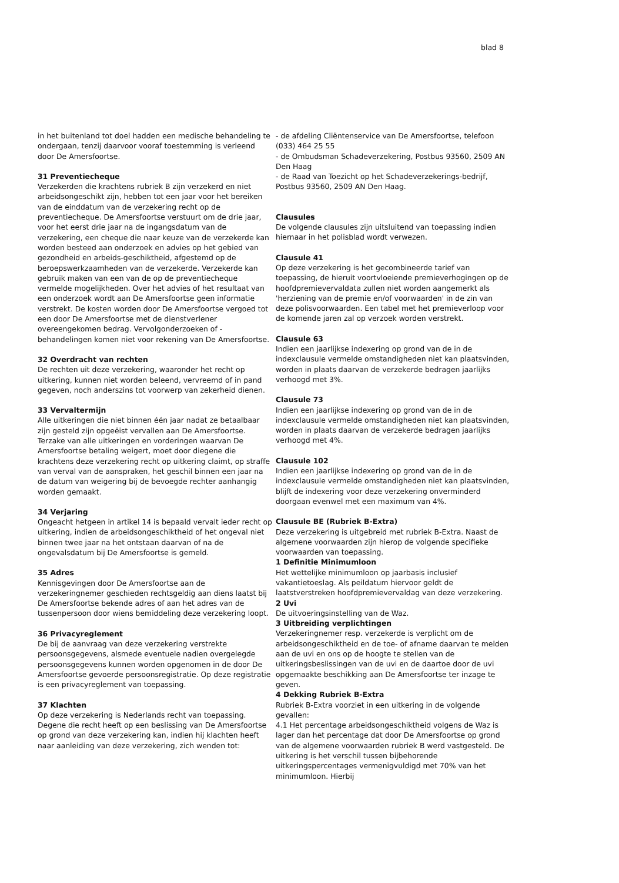blad 8
in het buitenland tot doel hadden een medische behandeling te ondergaan, tenzij daarvoor vooraf toestemming is verleend door De Amersfoortse.
31 Preventiecheque
Verzekerden die krachtens rubriek B zijn verzekerd en niet arbeidsongeschikt zijn, hebben tot een jaar voor het bereiken van de einddatum van de verzekering recht op de preventiecheque. De Amersfoortse verstuurt om de drie jaar, voor het eerst drie jaar na de ingangsdatum van de verzekering, een cheque die naar keuze van de verzekerde kan worden besteed aan onderzoek en advies op het gebied van gezondheid en arbeids-geschiktheid, afgestemd op de beroepswerkzaamheden van de verzekerde. Verzekerde kan gebruik maken van een van de op de preventiecheque vermelde mogelijkheden. Over het advies of het resultaat van een onderzoek wordt aan De Amersfoortse geen informatie verstrekt. De kosten worden door De Amersfoortse vergoed tot een door De Amersfoortse met de dienstverlener overeengekomen bedrag. Vervolgonderzoeken of -behandelingen komen niet voor rekening van De Amersfoortse.
32 Overdracht van rechten
De rechten uit deze verzekering, waaronder het recht op uitkering, kunnen niet worden beleend, vervreemd of in pand gegeven, noch anderszins tot voorwerp van zekerheid dienen.
33 Vervaltermijn
Alle uitkeringen die niet binnen één jaar nadat ze betaalbaar zijn gesteld zijn opgeëist vervallen aan De Amersfoortse.
Terzake van alle uitkeringen en vorderingen waarvan De Amersfoortse betaling weigert, moet door diegene die krachtens deze verzekering recht op uitkering claimt, op straffe van verval van de aanspraken, het geschil binnen een jaar na de datum van weigering bij de bevoegde rechter aanhangig worden gemaakt.
34 Verjaring
Ongeacht hetgeen in artikel 14 is bepaald vervalt ieder recht op uitkering, indien de arbeidsongeschiktheid of het ongeval niet binnen twee jaar na het ontstaan daarvan of na de ongevalsdatum bij De Amersfoortse is gemeld.
35 Adres
Kennisgevingen door De Amersfoortse aan de verzekeringnemer geschieden rechtsgeldig aan diens laatst bij De Amersfoortse bekende adres of aan het adres van de tussenpersoon door wiens bemiddeling deze verzekering loopt.
36 Privacyreglement
De bij de aanvraag van deze verzekering verstrekte persoonsgegevens, alsmede eventuele nadien overgelegde persoonsgegevens kunnen worden opgenomen in de door De Amersfoortse gevoerde persoonsregistratie. Op deze registratie is een privacyreglement van toepassing.
37 Klachten
Op deze verzekering is Nederlands recht van toepassing. Degene die recht heeft op een beslissing van De Amersfoortse op grond van deze verzekering kan, indien hij klachten heeft naar aanleiding van deze verzekering, zich wenden tot:
- de afdeling Cliëntenservice van De Amersfoortse, telefoon (033) 464 25 55
- de Ombudsman Schadeverzekering, Postbus 93560, 2509 AN Den Haag
- de Raad van Toezicht op het Schadeverzekerings-bedrijf, Postbus 93560, 2509 AN Den Haag.
Clausules
De volgende clausules zijn uitsluitend van toepassing indien hiernaar in het polisblad wordt verwezen.
Clausule 41
Op deze verzekering is het gecombineerde tarief van toepassing, de hieruit voortvloeiende premieverhogingen op de hoofdpremievervaldata zullen niet worden aangemerkt als 'herziening van de premie en/of voorwaarden' in de zin van deze polisvoorwaarden. Een tabel met het premieverloop voor de komende jaren zal op verzoek worden verstrekt.
Clausule 63
Indien een jaarlijkse indexering op grond van de in de indexclausule vermelde omstandigheden niet kan plaatsvinden, worden in plaats daarvan de verzekerde bedragen jaarlijks verhoogd met 3%.
Clausule 73
Indien een jaarlijkse indexering op grond van de in de indexclausule vermelde omstandigheden niet kan plaatsvinden, worden in plaats daarvan de verzekerde bedragen jaarlijks verhoogd met 4%.
Clausule 102
Indien een jaarlijkse indexering op grond van de in de indexclausule vermelde omstandigheden niet kan plaatsvinden, blijft de indexering voor deze verzekering onverminderd doorgaan evenwel met een maximum van 4%.
Clausule BE (Rubriek B-Extra)
Deze verzekering is uitgebreid met rubriek B-Extra. Naast de algemene voorwaarden zijn hierop de volgende specifieke voorwaarden van toepassing.
1 Definitie Minimumloon
Het wettelijke minimumloon op jaarbasis inclusief vakantietoeslag. Als peildatum hiervoor geldt de laatstverstreken hoofdpremievervaldag van deze verzekering.
2 Uvi
De uitvoeringsinstelling van de Waz.
3 Uitbreiding verplichtingen
Verzekeringnemer resp. verzekerde is verplicht om de arbeidsongeschiktheid en de toe- of afname daarvan te melden aan de uvi en ons op de hoogte te stellen van de uitkeringsbeslissingen van de uvi en de daartoe door de uvi opgemaakte beschikking aan De Amersfoortse ter inzage te geven.
4 Dekking Rubriek B-Extra
Rubriek B-Extra voorziet in een uitkering in de volgende gevallen:
4.1 Het percentage arbeidsongeschiktheid volgens de Waz is lager dan het percentage dat door De Amersfoortse op grond van de algemene voorwaarden rubriek B werd vastgesteld. De uitkering is het verschil tussen bijbehorende uitkeringspercentages vermenigvuldigd met 70% van het minimumloon. Hierbij